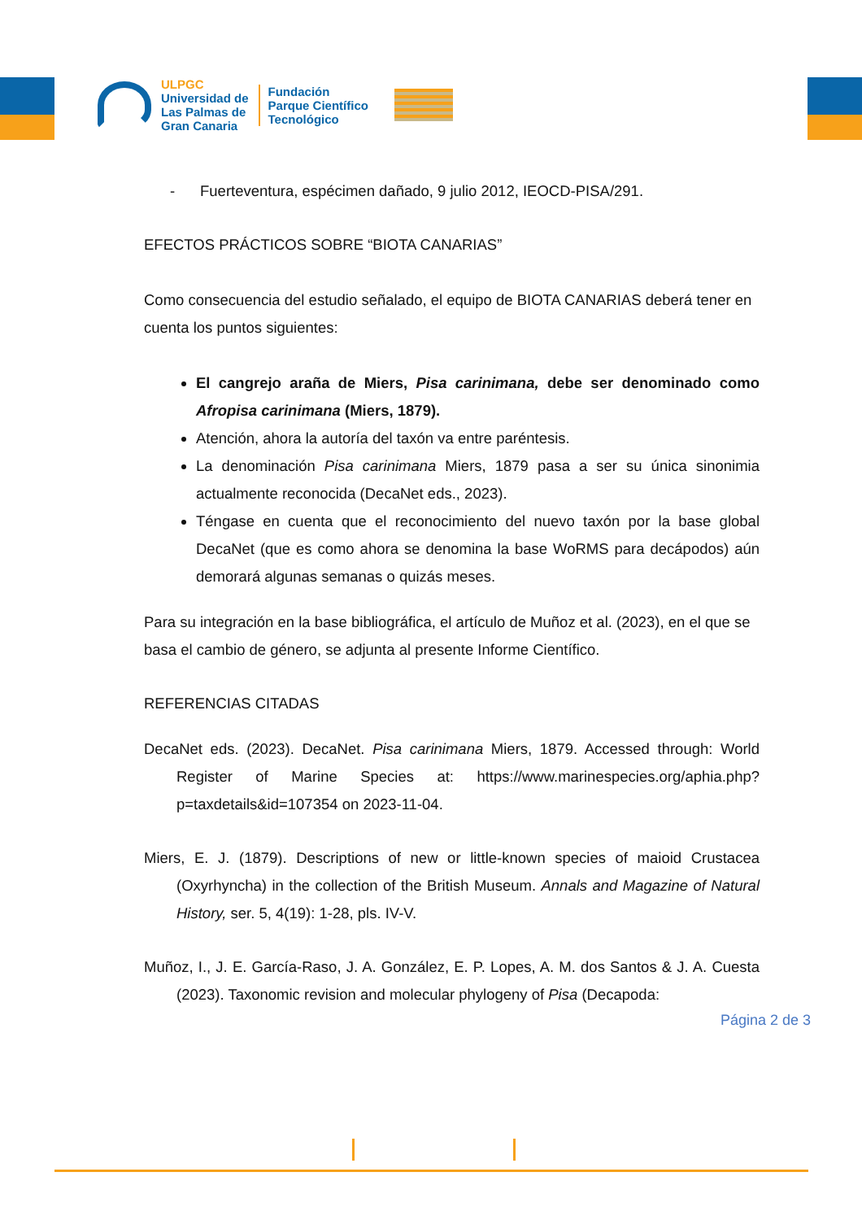ULPGC
Universidad de
Las Palmas de
Gran Canaria
Fundación
Parque Científico
Tecnológico
- Fuerteventura, espécimen dañado, 9 julio 2012, IEOCD-PISA/291.
EFECTOS PRÁCTICOS SOBRE “BIOTA CANARIAS”
Como consecuencia del estudio señalado, el equipo de BIOTA CANARIAS deberá tener en cuenta los puntos siguientes:
El cangrejo araña de Miers, Pisa carinimana, debe ser denominado como Afropisa carinimana (Miers, 1879).
Atención, ahora la autoría del taxón va entre paréntesis.
La denominación Pisa carinimana Miers, 1879 pasa a ser su única sinonimia actualmente reconocida (DecaNet eds., 2023).
Téngase en cuenta que el reconocimiento del nuevo taxón por la base global DecaNet (que es como ahora se denomina la base WoRMS para decápodos) aún demorará algunas semanas o quizás meses.
Para su integración en la base bibliográfica, el artículo de Muñoz et al. (2023), en el que se basa el cambio de género, se adjunta al presente Informe Científico.
REFERENCIAS CITADAS
DecaNet eds. (2023). DecaNet. Pisa carinimana Miers, 1879. Accessed through: World Register of Marine Species at: https://www.marinespecies.org/aphia.php?p=taxdetails&id=107354 on 2023-11-04.
Miers, E. J. (1879). Descriptions of new or little-known species of maioid Crustacea (Oxyrhyncha) in the collection of the British Museum. Annals and Magazine of Natural History, ser. 5, 4(19): 1-28, pls. IV-V.
Muñoz, I., J. E. García-Raso, J. A. González, E. P. Lopes, A. M. dos Santos & J. A. Cuesta (2023). Taxonomic revision and molecular phylogeny of Pisa (Decapoda:
Página 2 de 3